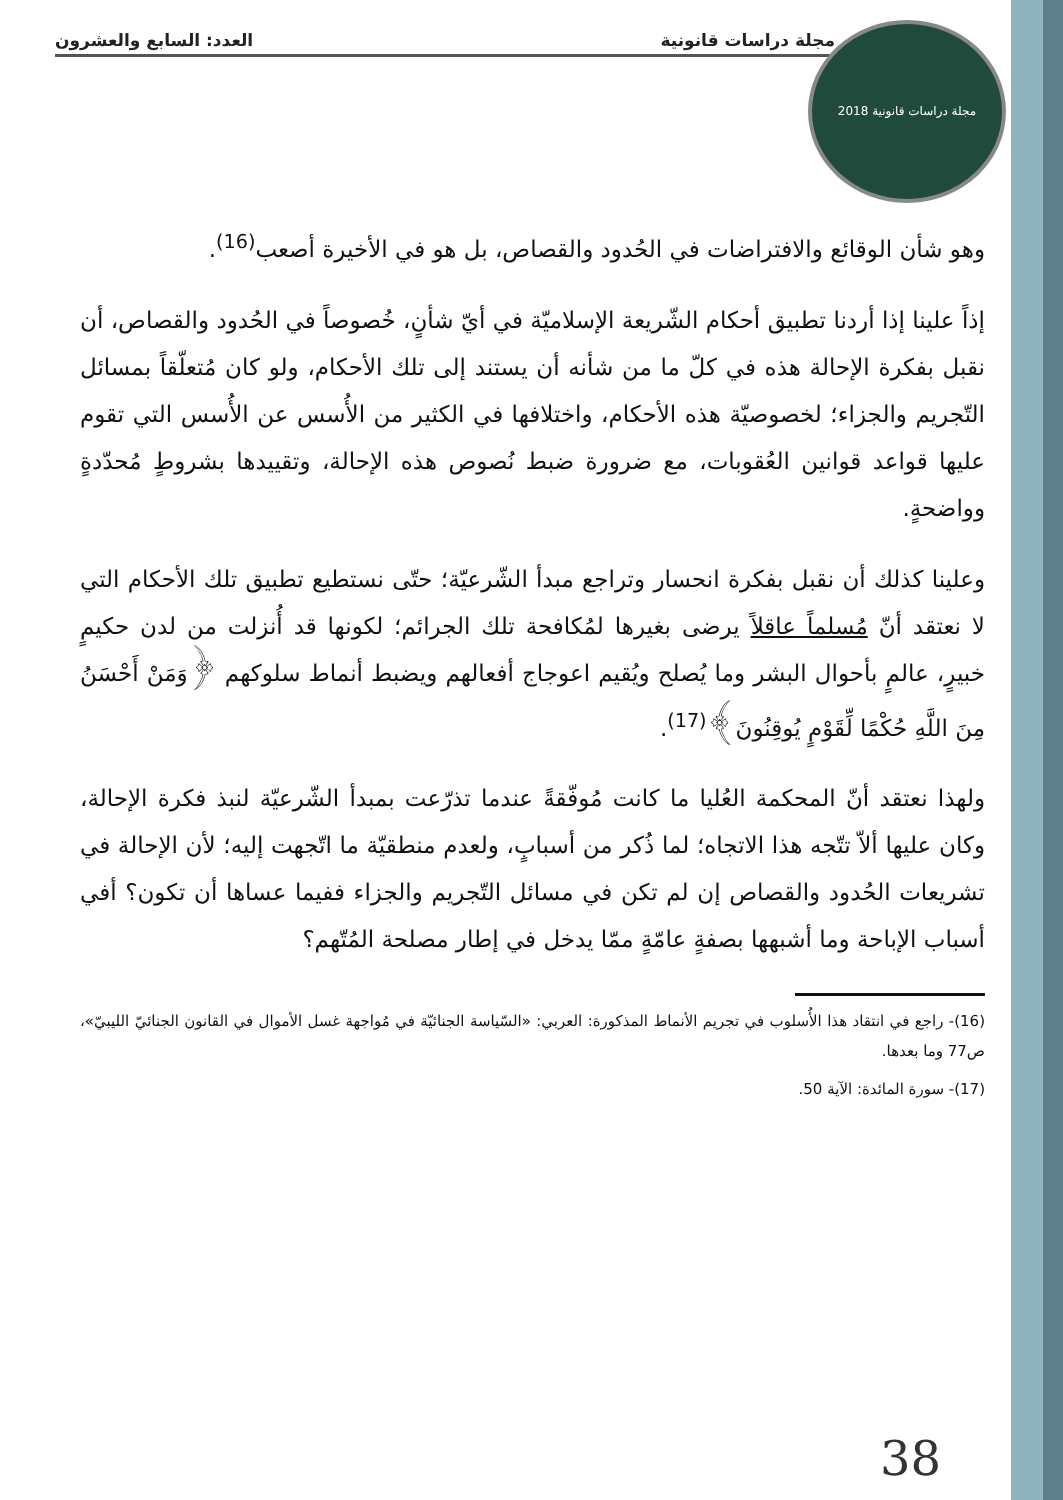مجلة دراسات قانونية العدد: السابع والعشرون
2018 مجلة دراسات قانونية
وهو شأن الوقائع والافتراضات في الحُدود والقصاص، بل هو في الأخيرة أصعب<sup>(16)</sup>.
إذاً علينا إذا أردنا تطبيق أحكام الشّريعة الإسلاميّة في أيّ شأنٍ، خُصوصاً في الحُدود والقصاص، أن نقبل بفكرة الإحالة هذه في كلّ ما من شأنه أن يستند إلى تلك الأحكام، ولو كان مُتعلّقاً بمسائل التّجريم والجزاء؛ لخصوصيّة هذه الأحكام، واختلافها في الكثير من الأُسس عن الأُسس التي تقوم عليها قواعد قوانين العُقوبات، مع ضرورة ضبط نُصوص هذه الإحالة، وتقييدها بشروطٍ مُحدّدةٍ وواضحةٍ.
وعلينا كذلك أن نقبل بفكرة انحسار وتراجع مبدأ الشّرعيّة؛ حتّى نستطيع تطبيق تلك الأحكام التي لا نعتقد أنّ مُسلماً عاقلاً يرضى بغيرها لمُكافحة تلك الجرائم؛ لكونها قد أُنزلت من لدن حكيمٍ خبيرٍ، عالمٍ بأحوال البشر وما يُصلح ويُقيم اعوجاج أفعالهم ويضبط أنماط سلوكهم ﴿وَمَنْ أَحْسَنُ مِنَ اللَّهِ حُكْمًا لِّقَوْمٍ يُوقِنُونَ﴾<sup>(17)</sup>.
ولهذا نعتقد أنّ المحكمة العُليا ما كانت مُوفّقةً عندما تذرّعت بمبدأ الشّرعيّة لنبذ فكرة الإحالة، وكان عليها ألاّ تتّجه هذا الاتجاه؛ لما ذُكر من أسبابٍ، ولعدم منطقيّة ما اتّجهت إليه؛ لأن الإحالة في تشريعات الحُدود والقصاص إن لم تكن في مسائل التّجريم والجزاء ففيما عساها أن تكون؟ أفي أسباب الإباحة وما أشبهها بصفةٍ عامّةٍ ممّا يدخل في إطار مصلحة المُتّهم؟
(16)- راجع في انتقاد هذا الأُسلوب في تجريم الأنماط المذكورة: العربي: «السّياسة الجنائيّة في مُواجهة غسل الأموال في القانون الجنائيّ الليبيّ»، ص77 وما بعدها.
(17)- سورة المائدة: الآية 50.
38